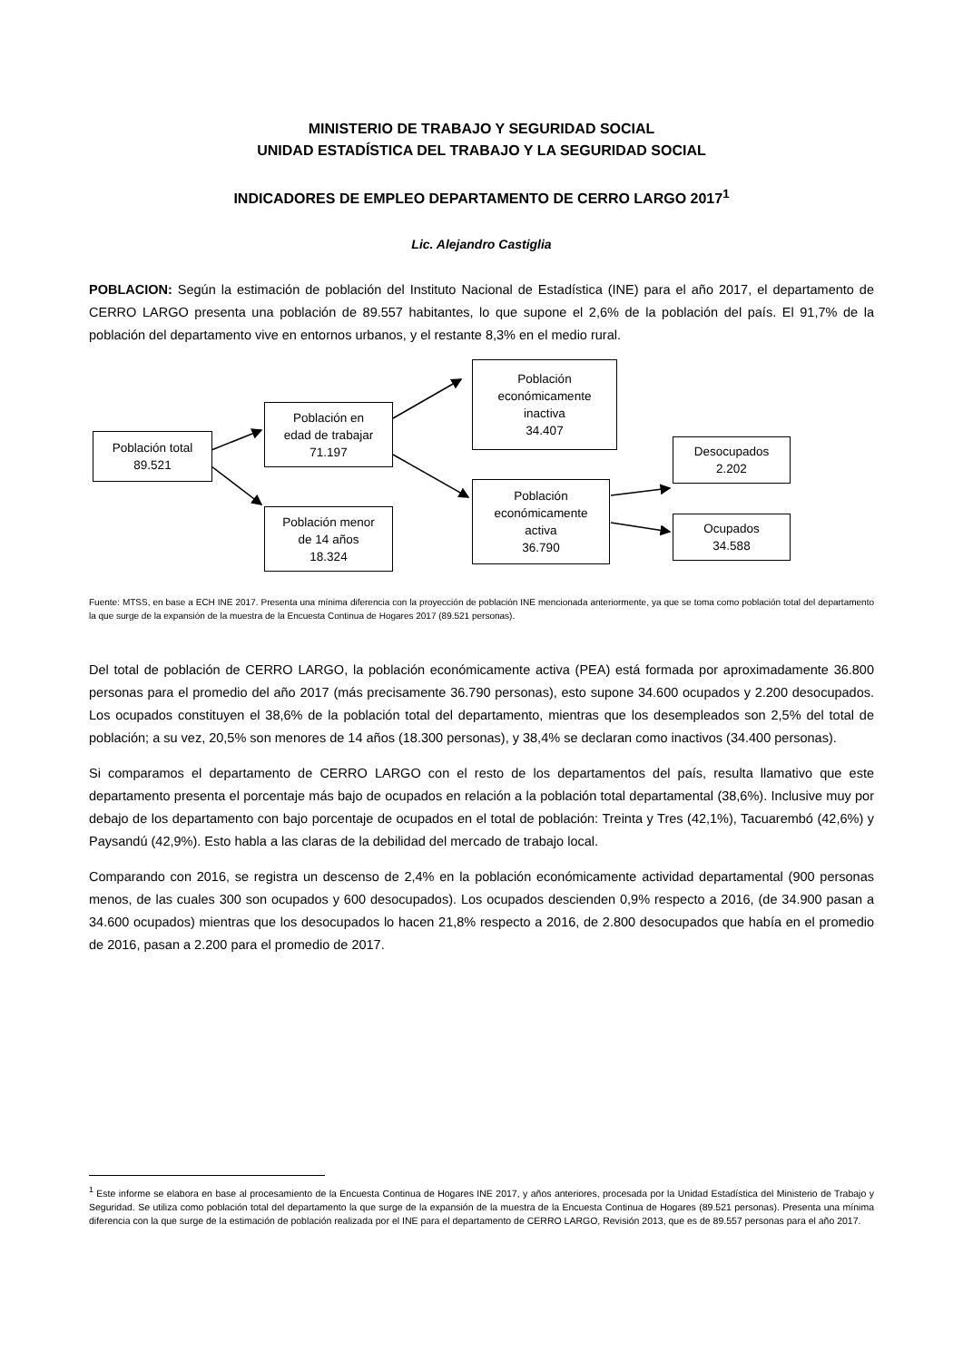MINISTERIO DE TRABAJO Y SEGURIDAD SOCIAL
UNIDAD ESTADÍSTICA DEL TRABAJO Y LA SEGURIDAD SOCIAL
INDICADORES DE EMPLEO DEPARTAMENTO DE CERRO LARGO 2017<sup>1</sup>
Lic. Alejandro Castiglia
POBLACION: Según la estimación de población del Instituto Nacional de Estadística (INE) para el año 2017, el departamento de CERRO LARGO presenta una población de 89.557 habitantes, lo que supone el 2,6% de la población del país. El 91,7% de la población del departamento vive en entornos urbanos, y el restante 8,3% en el medio rural.
Población total
89.521
Población en
edad de trabajar
71.197
Población menor
de 14 años
18.324
Población
económicamente
inactiva
34.407
Población
económicamente
activa
36.790
Desocupados
2.202
Ocupados
34.588
Fuente: MTSS, en base a ECH INE 2017. Presenta una mínima diferencia con la proyección de población INE mencionada anteriormente, ya que se toma como población total del departamento la que surge de la expansión de la muestra de la Encuesta Continua de Hogares 2017 (89.521 personas).
Del total de población de CERRO LARGO, la población económicamente activa (PEA) está formada por aproximadamente 36.800 personas para el promedio del año 2017 (más precisamente 36.790 personas), esto supone 34.600 ocupados y 2.200 desocupados. Los ocupados constituyen el 38,6% de la población total del departamento, mientras que los desempleados son 2,5% del total de población; a su vez, 20,5% son menores de 14 años (18.300 personas), y 38,4% se declaran como inactivos (34.400 personas).
Si comparamos el departamento de CERRO LARGO con el resto de los departamentos del país, resulta llamativo que este departamento presenta el porcentaje más bajo de ocupados en relación a la población total departamental (38,6%). Inclusive muy por debajo de los departamento con bajo porcentaje de ocupados en el total de población: Treinta y Tres (42,1%), Tacuarembó (42,6%) y Paysandú (42,9%). Esto habla a las claras de la debilidad del mercado de trabajo local.
Comparando con 2016, se registra un descenso de 2,4% en la población económicamente actividad departamental (900 personas menos, de las cuales 300 son ocupados y 600 desocupados). Los ocupados descienden 0,9% respecto a 2016, (de 34.900 pasan a 34.600 ocupados) mientras que los desocupados lo hacen 21,8% respecto a 2016, de 2.800 desocupados que había en el promedio de 2016, pasan a 2.200 para el promedio de 2017.
<sup>1</sup> Este informe se elabora en base al procesamiento de la Encuesta Continua de Hogares INE 2017, y años anteriores, procesada por la Unidad Estadística del Ministerio de Trabajo y Seguridad. Se utiliza como población total del departamento la que surge de la expansión de la muestra de la Encuesta Continua de Hogares (89.521 personas). Presenta una mínima diferencia con la que surge de la estimación de población realizada por el INE para el departamento de CERRO LARGO, Revisión 2013, que es de 89.557 personas para el año 2017.